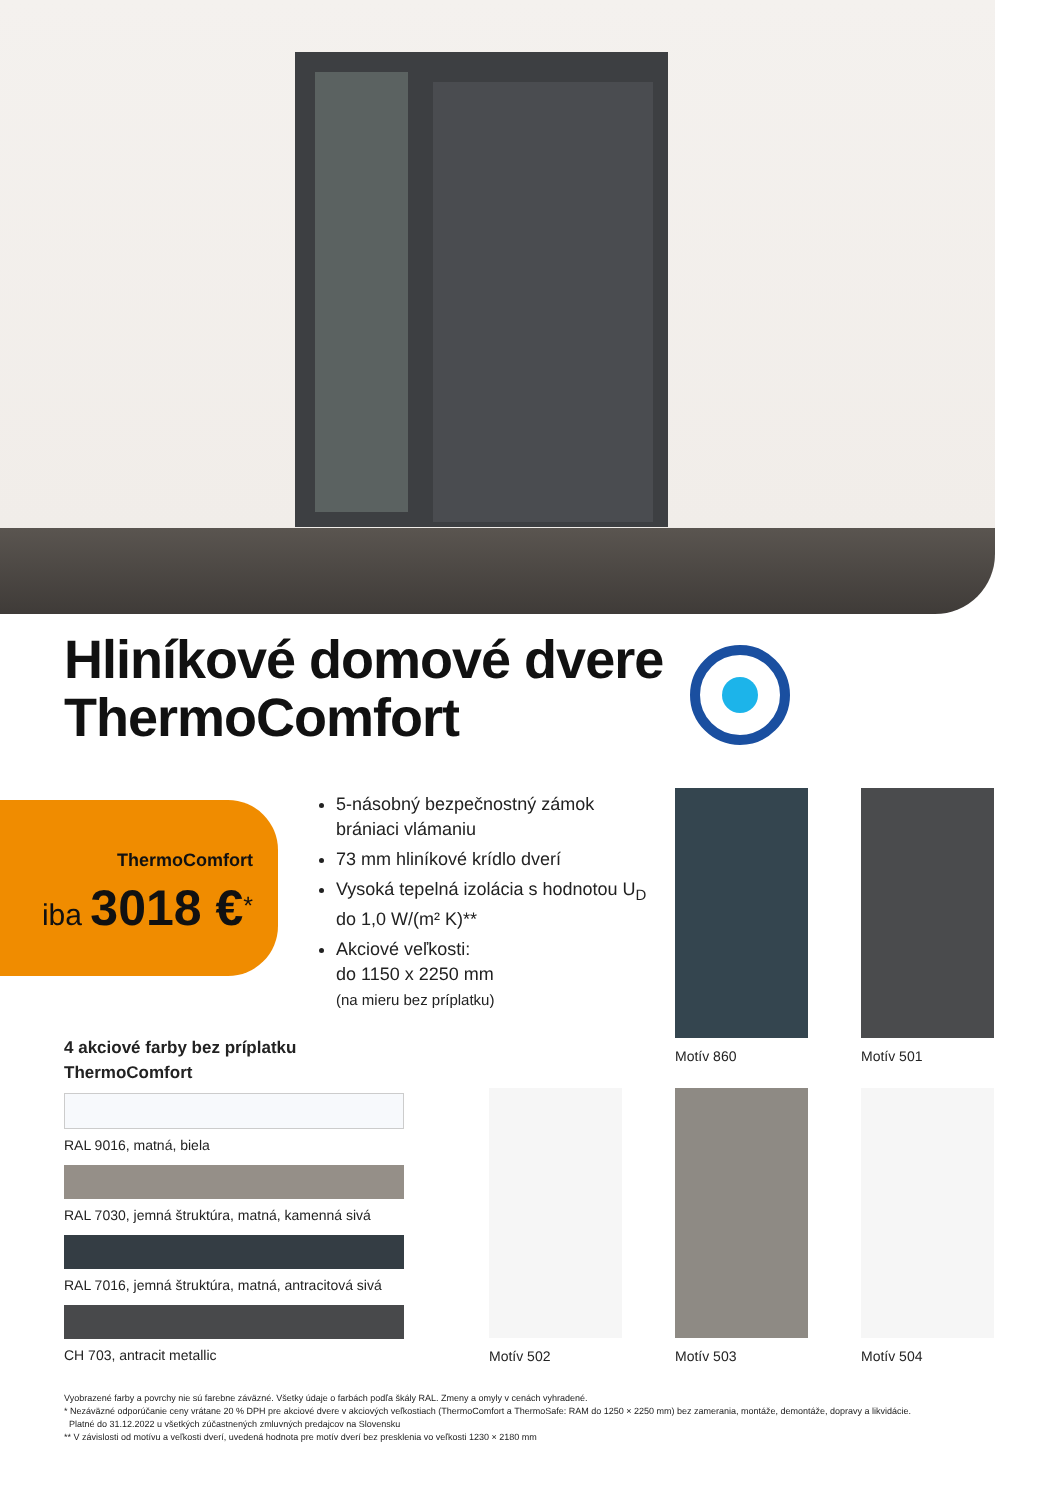Hliníkové domové dvere
ThermoComfort
ThermoComfort
iba 3018 €<sup>*</sup>
5-násobný bezpečnostný zámok brániaci vlámaniu
73 mm hliníkové krídlo dverí
Vysoká tepelná izolácia s hodnotou U<sub>D</sub> do 1,0 W/(m² K)**
Akciové veľkosti:
do 1150 x 2250 mm
(na mieru bez príplatku)
4 akciové farby bez príplatku
ThermoComfort
RAL 9016, matná, biela
RAL 7030, jemná štruktúra, matná, kamenná sivá
RAL 7016, jemná štruktúra, matná, antracitová sivá
CH 703, antracit metallic
Motív 860 Motív 501
Motív 502 Motív 503 Motív 504
Vyobrazené farby a povrchy nie sú farebne záväzné. Všetky údaje o farbách podľa škály RAL. Zmeny a omyly v cenách vyhradené.
* Nezáväzné odporúčanie ceny vrátane 20 % DPH pre akciové dvere v akciových veľkostiach (ThermoComfort a ThermoSafe: RAM do 1250 × 2250 mm) bez zamerania, montáže, demontáže, dopravy a likvidácie.
Platné do 31.12.2022 u všetkých zúčastnených zmluvných predajcov na Slovensku
** V závislosti od motívu a veľkosti dverí, uvedená hodnota pre motív dverí bez presklenia vo veľkosti 1230 × 2180 mm